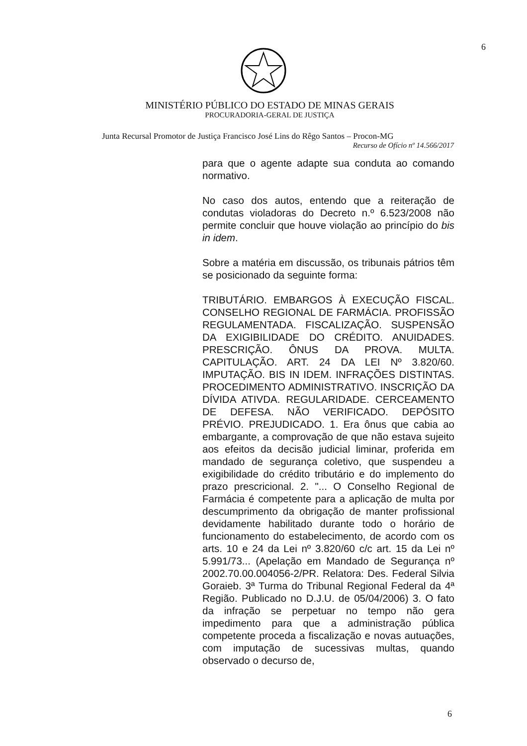6
MINISTÉRIO PÚBLICO DO ESTADO DE MINAS GERAIS
PROCURADORIA-GERAL DE JUSTIÇA
Junta Recursal Promotor de Justiça Francisco José Lins do Rêgo Santos – Procon-MG
Recurso de Ofício nº 14.566/2017
para que o agente adapte sua conduta ao comando normativo.
No caso dos autos, entendo que a reiteração de condutas violadoras do Decreto n.º 6.523/2008 não permite concluir que houve violação ao princípio do bis in idem.
Sobre a matéria em discussão, os tribunais pátrios têm se posicionado da seguinte forma:
TRIBUTÁRIO. EMBARGOS À EXECUÇÃO FISCAL. CONSELHO REGIONAL DE FARMÁCIA. PROFISSÃO REGULAMENTADA. FISCALIZAÇÃO. SUSPENSÃO DA EXIGIBILIDADE DO CRÉDITO. ANUIDADES. PRESCRIÇÃO. ÔNUS DA PROVA. MULTA. CAPITULAÇÃO. ART. 24 DA LEI Nº 3.820/60. IMPUTAÇÃO. BIS IN IDEM. INFRAÇÕES DISTINTAS. PROCEDIMENTO ADMINISTRATIVO. INSCRIÇÃO DA DÍVIDA ATIVDA. REGULARIDADE. CERCEAMENTO DE DEFESA. NÃO VERIFICADO. DEPÓSITO PRÉVIO. PREJUDICADO. 1. Era ônus que cabia ao embargante, a comprovação de que não estava sujeito aos efeitos da decisão judicial liminar, proferida em mandado de segurança coletivo, que suspendeu a exigibilidade do crédito tributário e do implemento do prazo prescricional. 2. "... O Conselho Regional de Farmácia é competente para a aplicação de multa por descumprimento da obrigação de manter profissional devidamente habilitado durante todo o horário de funcionamento do estabelecimento, de acordo com os arts. 10 e 24 da Lei nº 3.820/60 c/c art. 15 da Lei nº 5.991/73... (Apelação em Mandado de Segurança nº 2002.70.00.004056-2/PR. Relatora: Des. Federal Silvia Goraieb. 3ª Turma do Tribunal Regional Federal da 4ª Região. Publicado no D.J.U. de 05/04/2006) 3. O fato da infração se perpetuar no tempo não gera impedimento para que a administração pública competente proceda a fiscalização e novas autuações, com imputação de sucessivas multas, quando observado o decurso de,
6